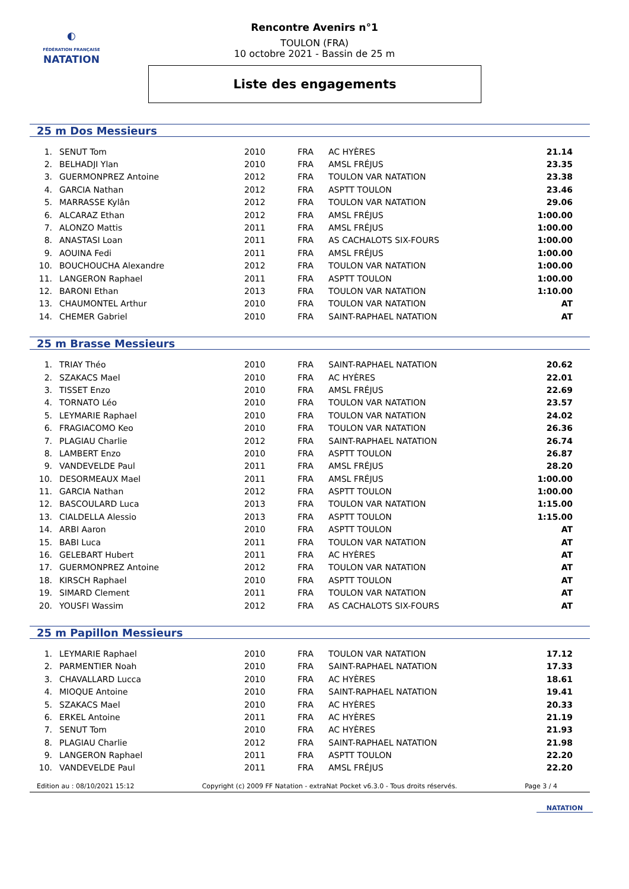◐
FÉDÉRATION FRANÇAISE
NATATION
Rencontre Avenirs n°1
TOULON (FRA)
10 octobre 2021 - Bassin de 25 m
Liste des engagements
25 m Dos Messieurs
| 1. | SENUT Tom | 2010 | FRA | AC HYÈRES | 21.14 |
| 2. | BELHADJI Ylan | 2010 | FRA | AMSL FRÉJUS | 23.35 |
| 3. | GUERMONPREZ Antoine | 2012 | FRA | TOULON VAR NATATION | 23.38 |
| 4. | GARCIA Nathan | 2012 | FRA | ASPTT TOULON | 23.46 |
| 5. | MARRASSE Kylân | 2012 | FRA | TOULON VAR NATATION | 29.06 |
| 6. | ALCARAZ Ethan | 2012 | FRA | AMSL FRÉJUS | 1:00.00 |
| 7. | ALONZO Mattis | 2011 | FRA | AMSL FRÉJUS | 1:00.00 |
| 8. | ANASTASI Loan | 2011 | FRA | AS CACHALOTS SIX-FOURS | 1:00.00 |
| 9. | AOUINA Fedi | 2011 | FRA | AMSL FRÉJUS | 1:00.00 |
| 10. | BOUCHOUCHA Alexandre | 2012 | FRA | TOULON VAR NATATION | 1:00.00 |
| 11. | LANGERON Raphael | 2011 | FRA | ASPTT TOULON | 1:00.00 |
| 12. | BARONI Ethan | 2013 | FRA | TOULON VAR NATATION | 1:10.00 |
| 13. | CHAUMONTEL Arthur | 2010 | FRA | TOULON VAR NATATION | AT |
| 14. | CHEMER Gabriel | 2010 | FRA | SAINT-RAPHAEL NATATION | AT |
25 m Brasse Messieurs
| 1. | TRIAY Théo | 2010 | FRA | SAINT-RAPHAEL NATATION | 20.62 |
| 2. | SZAKACS Mael | 2010 | FRA | AC HYÈRES | 22.01 |
| 3. | TISSET Enzo | 2010 | FRA | AMSL FRÉJUS | 22.69 |
| 4. | TORNATO Léo | 2010 | FRA | TOULON VAR NATATION | 23.57 |
| 5. | LEYMARIE Raphael | 2010 | FRA | TOULON VAR NATATION | 24.02 |
| 6. | FRAGIACOMO Keo | 2010 | FRA | TOULON VAR NATATION | 26.36 |
| 7. | PLAGIAU Charlie | 2012 | FRA | SAINT-RAPHAEL NATATION | 26.74 |
| 8. | LAMBERT Enzo | 2010 | FRA | ASPTT TOULON | 26.87 |
| 9. | VANDEVELDE Paul | 2011 | FRA | AMSL FRÉJUS | 28.20 |
| 10. | DESORMEAUX Mael | 2011 | FRA | AMSL FRÉJUS | 1:00.00 |
| 11. | GARCIA Nathan | 2012 | FRA | ASPTT TOULON | 1:00.00 |
| 12. | BASCOULARD Luca | 2013 | FRA | TOULON VAR NATATION | 1:15.00 |
| 13. | CIALDELLA Alessio | 2013 | FRA | ASPTT TOULON | 1:15.00 |
| 14. | ARBI Aaron | 2010 | FRA | ASPTT TOULON | AT |
| 15. | BABI Luca | 2011 | FRA | TOULON VAR NATATION | AT |
| 16. | GELEBART Hubert | 2011 | FRA | AC HYÈRES | AT |
| 17. | GUERMONPREZ Antoine | 2012 | FRA | TOULON VAR NATATION | AT |
| 18. | KIRSCH Raphael | 2010 | FRA | ASPTT TOULON | AT |
| 19. | SIMARD Clement | 2011 | FRA | TOULON VAR NATATION | AT |
| 20. | YOUSFI Wassim | 2012 | FRA | AS CACHALOTS SIX-FOURS | AT |
25 m Papillon Messieurs
| 1. | LEYMARIE Raphael | 2010 | FRA | TOULON VAR NATATION | 17.12 |
| 2. | PARMENTIER Noah | 2010 | FRA | SAINT-RAPHAEL NATATION | 17.33 |
| 3. | CHAVALLARD Lucca | 2010 | FRA | AC HYÈRES | 18.61 |
| 4. | MIOQUE Antoine | 2010 | FRA | SAINT-RAPHAEL NATATION | 19.41 |
| 5. | SZAKACS Mael | 2010 | FRA | AC HYÈRES | 20.33 |
| 6. | ERKEL Antoine | 2011 | FRA | AC HYÈRES | 21.19 |
| 7. | SENUT Tom | 2010 | FRA | AC HYÈRES | 21.93 |
| 8. | PLAGIAU Charlie | 2012 | FRA | SAINT-RAPHAEL NATATION | 21.98 |
| 9. | LANGERON Raphael | 2011 | FRA | ASPTT TOULON | 22.20 |
| 10. | VANDEVELDE Paul | 2011 | FRA | AMSL FRÉJUS | 22.20 |
Edition au : 08/10/2021 15:12 Copyright (c) 2009 FF Natation - extraNat Pocket v6.3.0 - Tous droits réservés. Page 3 / 4
NATATION